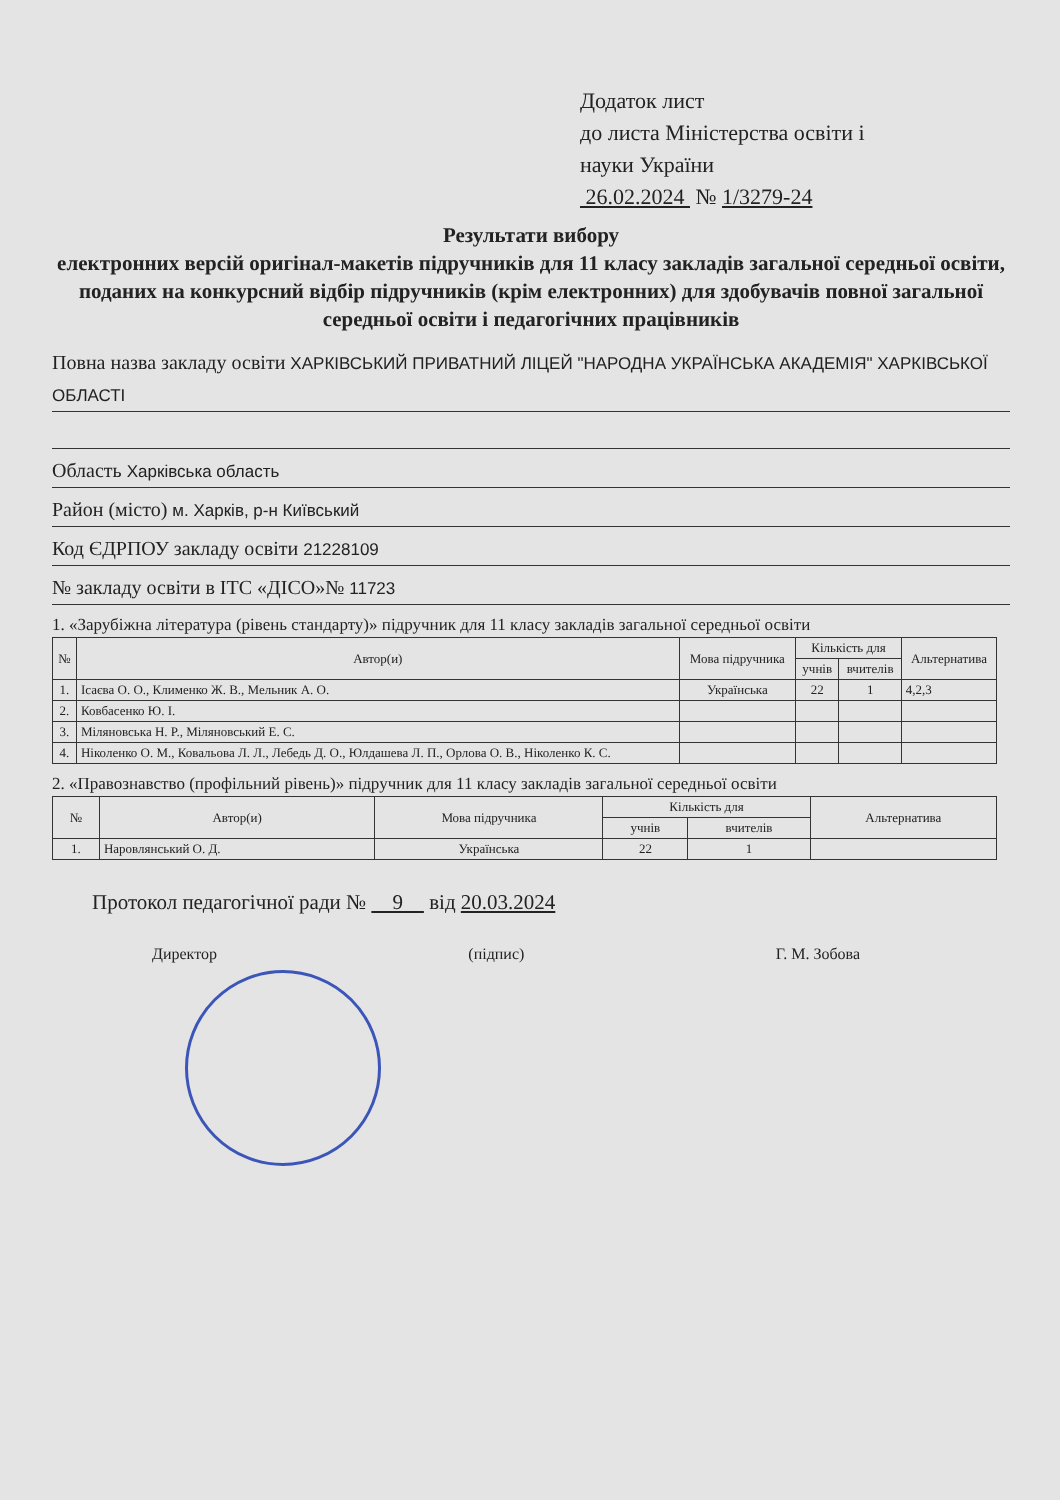Додаток лист
до листа Міністерства освіти і
науки України
26.02.2024 № 1/3279-24
Результати вибору
електронних версій оригінал-макетів підручників для 11 класу закладів загальної середньої освіти, поданих на конкурсний відбір підручників (крім електронних) для здобувачів повної загальної середньої освіти і педагогічних працівників
Повна назва закладу освіти ХАРКІВСЬКИЙ ПРИВАТНИЙ ЛІЦЕЙ "НАРОДНА УКРАЇНСЬКА АКАДЕМІЯ" ХАРКІВСЬКОЇ ОБЛАСТІ
Область Харківська область
Район (місто) м. Харків, р-н Київський
Код ЄДРПОУ закладу освіти 21228109
№ закладу освіти в ІТС «ДІСО»№ 11723
1. «Зарубіжна література (рівень стандарту)» підручник для 11 класу закладів загальної середньої освіти
| № | Автор(и) | Мова підручника | Кількість для | | Альтернатива |
| --- | --- | --- | --- | --- | --- |
| | | | учнів | вчителів | |
| 1. | Ісаєва О. О., Клименко Ж. В., Мельник А. О. | Українська | 22 | 1 | 4,2,3 |
| 2. | Ковбасенко Ю. І. | | | | |
| 3. | Міляновська Н. Р., Міляновський Е. С. | | | | |
| 4. | Ніколенко О. М., Ковальова Л. Л., Лебедь Д. О., Юлдашева Л. П., Орлова О. В., Ніколенко К. С. | | | | |
2. «Правознавство (профільний рівень)» підручник для 11 класу закладів загальної середньої освіти
| № | Автор(и) | Мова підручника | Кількість для | | Альтернатива |
| --- | --- | --- | --- | --- | --- |
| | | | учнів | вчителів | |
| 1. | Наровлянський О. Д. | Українська | 22 | 1 | |
Протокол педагогічної ради № 9 від 20.03.2024
Директор (підпис) Г. М. Зобова